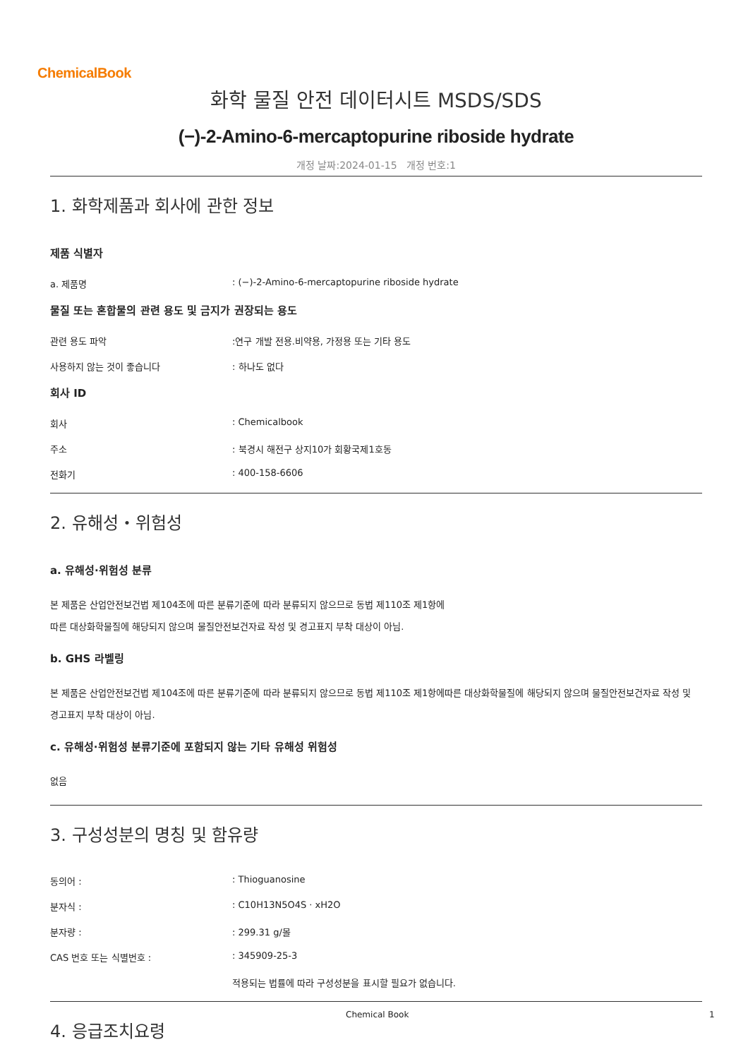ChemicalBook
화학 물질 안전 데이터시트 MSDS/SDS
(−)-2-Amino-6-mercaptopurine riboside hydrate
개정 날짜:2024-01-15 개정 번호:1
1. 화학제품과 회사에 관한 정보
제품 식별자
a. 제품명: (−)-2-Amino-6-mercaptopurine riboside hydrate
물질 또는 혼합물의 관련 용도 및 금지가 권장되는 용도
관련 용도 파악:연구 개발 전용.비약용, 가정용 또는 기타 용도
사용하지 않는 것이 좋습니다: 하나도 없다
회사 ID
회사: Chemicalbook
주소: 북경시 해전구 상지10가 회황국제1호동
전화기: 400-158-6606
2. 유해성・위험성
a. 유해성·위험성 분류
본 제품은 산업안전보건법 제104조에 따른 분류기준에 따라 분류되지 않으므로 동법 제110조 제1항에
따른 대상화학물질에 해당되지 않으며 물질안전보건자료 작성 및 경고표지 부착 대상이 아님.
b. GHS 라벨링
본 제품은 산업안전보건법 제104조에 따른 분류기준에 따라 분류되지 않으므로 동법 제110조 제1항에따른 대상화학물질에 해당되지 않으며 물질안전보건자료 작성 및 경고표지 부착 대상이 아님.
c. 유해성·위험성 분류기준에 포함되지 않는 기타 유해성 위험성
없음
3. 구성성분의 명칭 및 함유량
동의어 :: Thioguanosine
분자식 :: C10H13N5O4S · xH2O
분자량 :: 299.31 g/몰
CAS 번호 또는 식별번호 :: 345909-25-3
적용되는 법률에 따라 구성성분을 표시할 필요가 없습니다.
4. 응급조치요령
Chemical Book 1